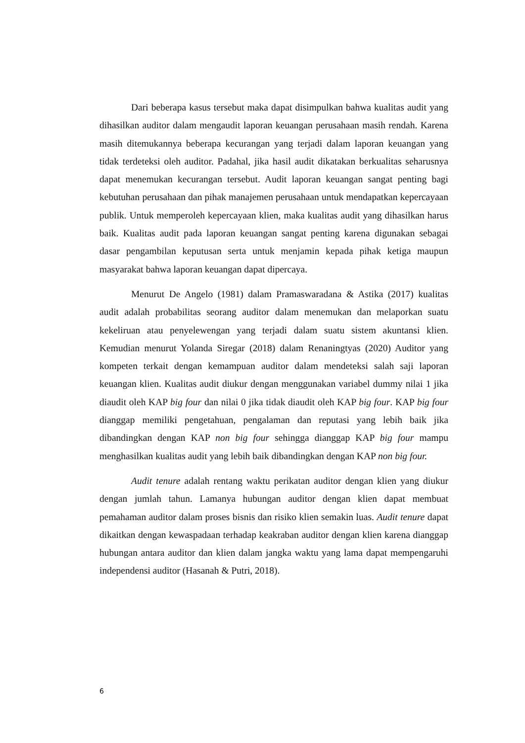Dari beberapa kasus tersebut maka dapat disimpulkan bahwa kualitas audit yang dihasilkan auditor dalam mengaudit laporan keuangan perusahaan masih rendah. Karena masih ditemukannya beberapa kecurangan yang terjadi dalam laporan keuangan yang tidak terdeteksi oleh auditor. Padahal, jika hasil audit dikatakan berkualitas seharusnya dapat menemukan kecurangan tersebut. Audit laporan keuangan sangat penting bagi kebutuhan perusahaan dan pihak manajemen perusahaan untuk mendapatkan kepercayaan publik. Untuk memperoleh kepercayaan klien, maka kualitas audit yang dihasilkan harus baik. Kualitas audit pada laporan keuangan sangat penting karena digunakan sebagai dasar pengambilan keputusan serta untuk menjamin kepada pihak ketiga maupun masyarakat bahwa laporan keuangan dapat dipercaya.
Menurut De Angelo (1981) dalam Pramaswaradana & Astika (2017) kualitas audit adalah probabilitas seorang auditor dalam menemukan dan melaporkan suatu kekeliruan atau penyelewengan yang terjadi dalam suatu sistem akuntansi klien. Kemudian menurut Yolanda Siregar (2018) dalam Renaningtyas (2020) Auditor yang kompeten terkait dengan kemampuan auditor dalam mendeteksi salah saji laporan keuangan klien. Kualitas audit diukur dengan menggunakan variabel dummy nilai 1 jika diaudit oleh KAP big four dan nilai 0 jika tidak diaudit oleh KAP big four. KAP big four dianggap memiliki pengetahuan, pengalaman dan reputasi yang lebih baik jika dibandingkan dengan KAP non big four sehingga dianggap KAP big four mampu menghasilkan kualitas audit yang lebih baik dibandingkan dengan KAP non big four.
Audit tenure adalah rentang waktu perikatan auditor dengan klien yang diukur dengan jumlah tahun. Lamanya hubungan auditor dengan klien dapat membuat pemahaman auditor dalam proses bisnis dan risiko klien semakin luas. Audit tenure dapat dikaitkan dengan kewaspadaan terhadap keakraban auditor dengan klien karena dianggap hubungan antara auditor dan klien dalam jangka waktu yang lama dapat mempengaruhi independensi auditor (Hasanah & Putri, 2018).
6